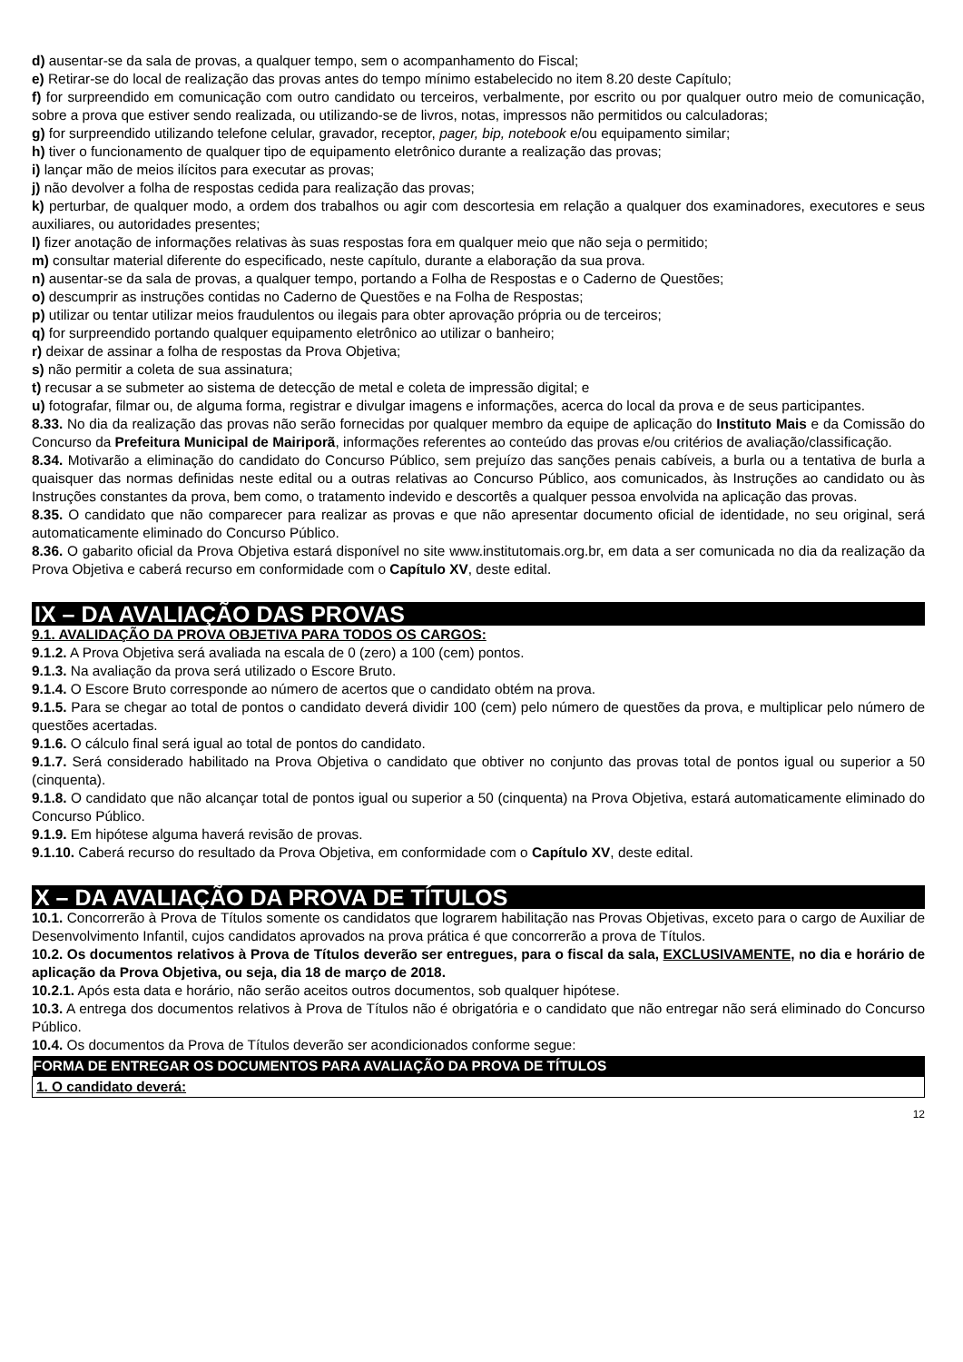d) ausentar-se da sala de provas, a qualquer tempo, sem o acompanhamento do Fiscal;
e) Retirar-se do local de realização das provas antes do tempo mínimo estabelecido no item 8.20 deste Capítulo;
f) for surpreendido em comunicação com outro candidato ou terceiros, verbalmente, por escrito ou por qualquer outro meio de comunicação, sobre a prova que estiver sendo realizada, ou utilizando-se de livros, notas, impressos não permitidos ou calculadoras;
g) for surpreendido utilizando telefone celular, gravador, receptor, pager, bip, notebook e/ou equipamento similar;
h) tiver o funcionamento de qualquer tipo de equipamento eletrônico durante a realização das provas;
i) lançar mão de meios ilícitos para executar as provas;
j) não devolver a folha de respostas cedida para realização das provas;
k) perturbar, de qualquer modo, a ordem dos trabalhos ou agir com descortesia em relação a qualquer dos examinadores, executores e seus auxiliares, ou autoridades presentes;
l) fizer anotação de informações relativas às suas respostas fora em qualquer meio que não seja o permitido;
m) consultar material diferente do especificado, neste capítulo, durante a elaboração da sua prova.
n) ausentar-se da sala de provas, a qualquer tempo, portando a Folha de Respostas e o Caderno de Questões;
o) descumprir as instruções contidas no Caderno de Questões e na Folha de Respostas;
p) utilizar ou tentar utilizar meios fraudulentos ou ilegais para obter aprovação própria ou de terceiros;
q) for surpreendido portando qualquer equipamento eletrônico ao utilizar o banheiro;
r) deixar de assinar a folha de respostas da Prova Objetiva;
s) não permitir a coleta de sua assinatura;
t) recusar a se submeter ao sistema de detecção de metal e coleta de impressão digital; e
u) fotografar, filmar ou, de alguma forma, registrar e divulgar imagens e informações, acerca do local da prova e de seus participantes.
8.33. No dia da realização das provas não serão fornecidas por qualquer membro da equipe de aplicação do Instituto Mais e da Comissão do Concurso da Prefeitura Municipal de Mairiporã, informações referentes ao conteúdo das provas e/ou critérios de avaliação/classificação.
8.34. Motivarão a eliminação do candidato do Concurso Público, sem prejuízo das sanções penais cabíveis, a burla ou a tentativa de burla a quaisquer das normas definidas neste edital ou a outras relativas ao Concurso Público, aos comunicados, às Instruções ao candidato ou às Instruções constantes da prova, bem como, o tratamento indevido e descortês a qualquer pessoa envolvida na aplicação das provas.
8.35. O candidato que não comparecer para realizar as provas e que não apresentar documento oficial de identidade, no seu original, será automaticamente eliminado do Concurso Público.
8.36. O gabarito oficial da Prova Objetiva estará disponível no site www.institutomais.org.br, em data a ser comunicada no dia da realização da Prova Objetiva e caberá recurso em conformidade com o Capítulo XV, deste edital.
IX – DA AVALIAÇÃO DAS PROVAS
9.1. AVALIDAÇÃO DA PROVA OBJETIVA PARA TODOS OS CARGOS:
9.1.2. A Prova Objetiva será avaliada na escala de 0 (zero) a 100 (cem) pontos.
9.1.3. Na avaliação da prova será utilizado o Escore Bruto.
9.1.4. O Escore Bruto corresponde ao número de acertos que o candidato obtém na prova.
9.1.5. Para se chegar ao total de pontos o candidato deverá dividir 100 (cem) pelo número de questões da prova, e multiplicar pelo número de questões acertadas.
9.1.6. O cálculo final será igual ao total de pontos do candidato.
9.1.7. Será considerado habilitado na Prova Objetiva o candidato que obtiver no conjunto das provas total de pontos igual ou superior a 50 (cinquenta).
9.1.8. O candidato que não alcançar total de pontos igual ou superior a 50 (cinquenta) na Prova Objetiva, estará automaticamente eliminado do Concurso Público.
9.1.9. Em hipótese alguma haverá revisão de provas.
9.1.10. Caberá recurso do resultado da Prova Objetiva, em conformidade com o Capítulo XV, deste edital.
X – DA AVALIAÇÃO DA PROVA DE TÍTULOS
10.1. Concorrerão à Prova de Títulos somente os candidatos que lograrem habilitação nas Provas Objetivas, exceto para o cargo de Auxiliar de Desenvolvimento Infantil, cujos candidatos aprovados na prova prática é que concorrerão a prova de Títulos.
10.2. Os documentos relativos à Prova de Títulos deverão ser entregues, para o fiscal da sala, EXCLUSIVAMENTE, no dia e horário de aplicação da Prova Objetiva, ou seja, dia 18 de março de 2018.
10.2.1. Após esta data e horário, não serão aceitos outros documentos, sob qualquer hipótese.
10.3. A entrega dos documentos relativos à Prova de Títulos não é obrigatória e o candidato que não entregar não será eliminado do Concurso Público.
10.4. Os documentos da Prova de Títulos deverão ser acondicionados conforme segue:
| FORMA DE ENTREGAR OS DOCUMENTOS PARA AVALIAÇÃO DA PROVA DE TÍTULOS |
| --- |
| 1. O candidato deverá: |
12